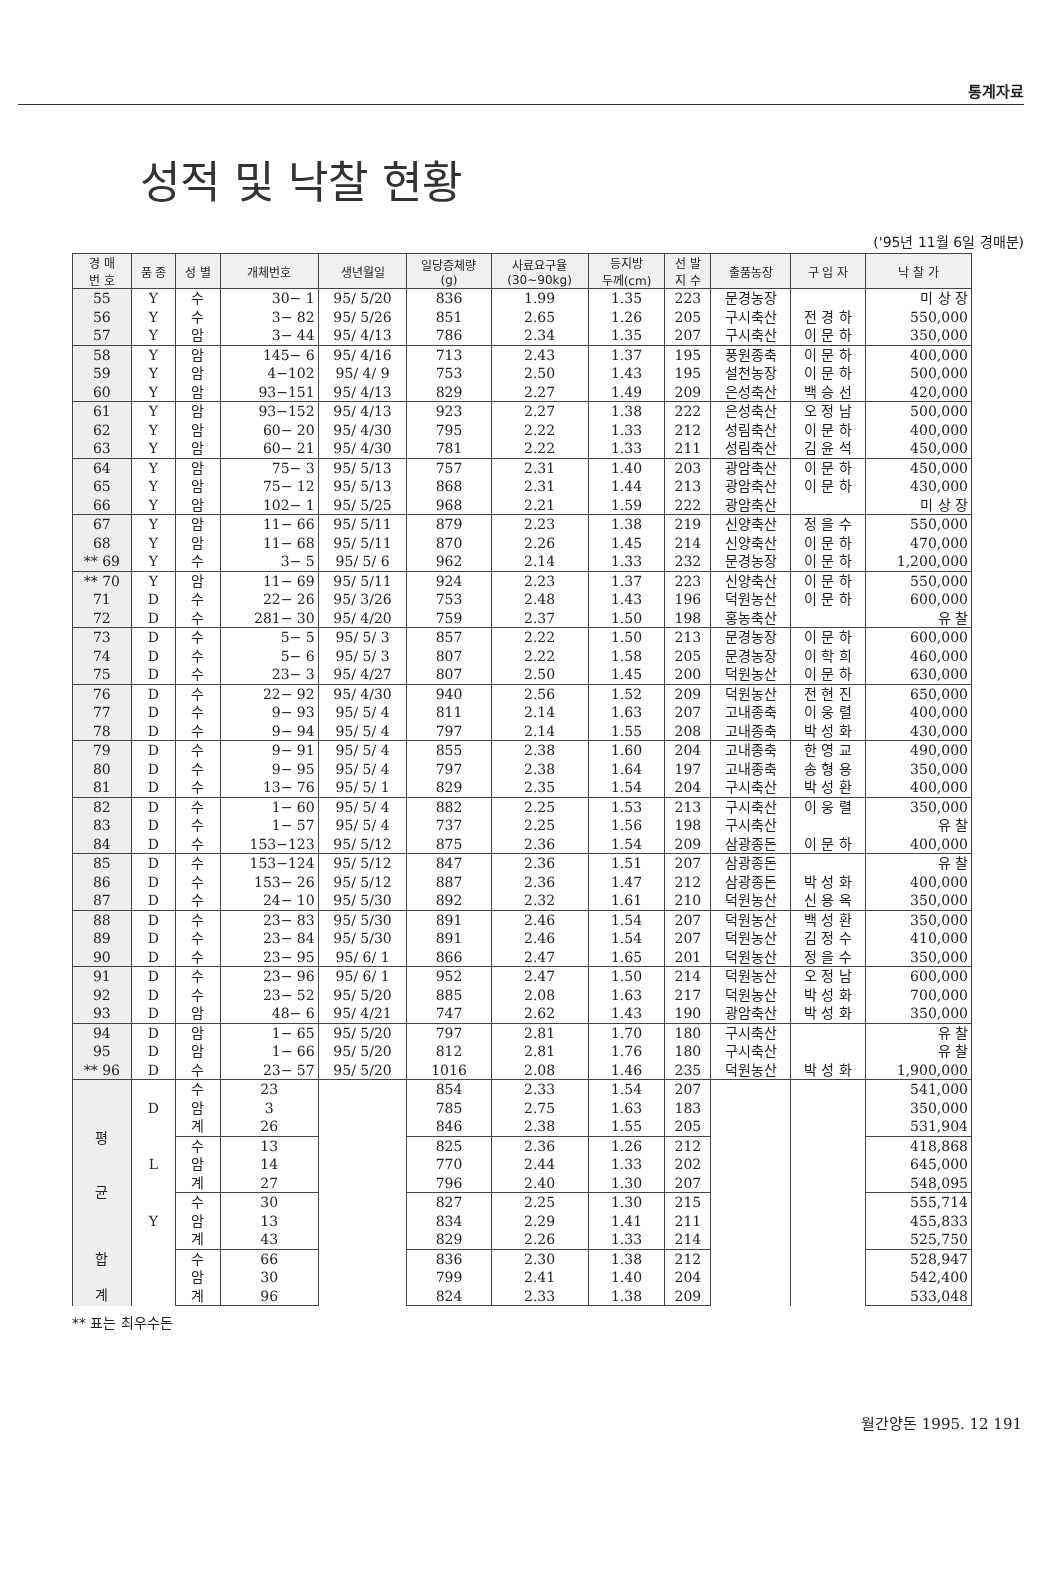통계자료
성적 및 낙찰 현황
('95년 11월 6일 경매분)
| 경 매 번 호 | 품 종 | 성 별 | 개체번호 | 생년월일 | 일당증체량 (g) | 사료요구율 (30~90kg) | 등지방 두께(cm) | 선 발 지 수 | 출품농장 | 구 입 자 | 낙 찰 가 |
| --- | --- | --- | --- | --- | --- | --- | --- | --- | --- | --- | --- |
| 55 | Y | 수 | 30− 1 | 95/ 5/20 | 836 | 1.99 | 1.35 | 223 | 문경농장 | | 미 상 장 |
| 56 | Y | 수 | 3− 82 | 95/ 5/26 | 851 | 2.65 | 1.26 | 205 | 구시축산 | 전 경 하 | 550,000 |
| 57 | Y | 암 | 3− 44 | 95/ 4/13 | 786 | 2.34 | 1.35 | 207 | 구시축산 | 이 문 하 | 350,000 |
| 58 | Y | 암 | 145− 6 | 95/ 4/16 | 713 | 2.43 | 1.37 | 195 | 풍원종축 | 이 문 하 | 400,000 |
| 59 | Y | 암 | 4−102 | 95/ 4/ 9 | 753 | 2.50 | 1.43 | 195 | 설천농장 | 이 문 하 | 500,000 |
| 60 | Y | 암 | 93−151 | 95/ 4/13 | 829 | 2.27 | 1.49 | 209 | 은성축산 | 백 승 선 | 420,000 |
| 61 | Y | 암 | 93−152 | 95/ 4/13 | 923 | 2.27 | 1.38 | 222 | 은성축산 | 오 정 남 | 500,000 |
| 62 | Y | 암 | 60− 20 | 95/ 4/30 | 795 | 2.22 | 1.33 | 212 | 성림축산 | 이 문 하 | 400,000 |
| 63 | Y | 암 | 60− 21 | 95/ 4/30 | 781 | 2.22 | 1.33 | 211 | 성림축산 | 김 윤 석 | 450,000 |
| 64 | Y | 암 | 75− 3 | 95/ 5/13 | 757 | 2.31 | 1.40 | 203 | 광암축산 | 이 문 하 | 450,000 |
| 65 | Y | 암 | 75− 12 | 95/ 5/13 | 868 | 2.31 | 1.44 | 213 | 광암축산 | 이 문 하 | 430,000 |
| 66 | Y | 암 | 102− 1 | 95/ 5/25 | 968 | 2.21 | 1.59 | 222 | 광암축산 | | 미 상 장 |
| 67 | Y | 암 | 11− 66 | 95/ 5/11 | 879 | 2.23 | 1.38 | 219 | 신양축산 | 정 을 수 | 550,000 |
| 68 | Y | 암 | 11− 68 | 95/ 5/11 | 870 | 2.26 | 1.45 | 214 | 신양축산 | 이 문 하 | 470,000 |
| ** 69 | Y | 수 | 3− 5 | 95/ 5/ 6 | 962 | 2.14 | 1.33 | 232 | 문경농장 | 이 문 하 | 1,200,000 |
| ** 70 | Y | 암 | 11− 69 | 95/ 5/11 | 924 | 2.23 | 1.37 | 223 | 신양축산 | 이 문 하 | 550,000 |
| 71 | D | 수 | 22− 26 | 95/ 3/26 | 753 | 2.48 | 1.43 | 196 | 덕원농산 | 이 문 하 | 600,000 |
| 72 | D | 수 | 281− 30 | 95/ 4/20 | 759 | 2.37 | 1.50 | 198 | 홍농축산 | | 유 찰 |
| 73 | D | 수 | 5− 5 | 95/ 5/ 3 | 857 | 2.22 | 1.50 | 213 | 문경농장 | 이 문 하 | 600,000 |
| 74 | D | 수 | 5− 6 | 95/ 5/ 3 | 807 | 2.22 | 1.58 | 205 | 문경농장 | 이 학 희 | 460,000 |
| 75 | D | 수 | 23− 3 | 95/ 4/27 | 807 | 2.50 | 1.45 | 200 | 덕원농산 | 이 문 하 | 630,000 |
| 76 | D | 수 | 22− 92 | 95/ 4/30 | 940 | 2.56 | 1.52 | 209 | 덕원농산 | 전 현 진 | 650,000 |
| 77 | D | 수 | 9− 93 | 95/ 5/ 4 | 811 | 2.14 | 1.63 | 207 | 고내종축 | 이 웅 렬 | 400,000 |
| 78 | D | 수 | 9− 94 | 95/ 5/ 4 | 797 | 2.14 | 1.55 | 208 | 고내종축 | 박 성 화 | 430,000 |
| 79 | D | 수 | 9− 91 | 95/ 5/ 4 | 855 | 2.38 | 1.60 | 204 | 고내종축 | 한 영 교 | 490,000 |
| 80 | D | 수 | 9− 95 | 95/ 5/ 4 | 797 | 2.38 | 1.64 | 197 | 고내종축 | 송 형 용 | 350,000 |
| 81 | D | 수 | 13− 76 | 95/ 5/ 1 | 829 | 2.35 | 1.54 | 204 | 구시축산 | 박 성 환 | 400,000 |
| 82 | D | 수 | 1− 60 | 95/ 5/ 4 | 882 | 2.25 | 1.53 | 213 | 구시축산 | 이 웅 렬 | 350,000 |
| 83 | D | 수 | 1− 57 | 95/ 5/ 4 | 737 | 2.25 | 1.56 | 198 | 구시축산 | | 유 찰 |
| 84 | D | 수 | 153−123 | 95/ 5/12 | 875 | 2.36 | 1.54 | 209 | 삼광종돈 | 이 문 하 | 400,000 |
| 85 | D | 수 | 153−124 | 95/ 5/12 | 847 | 2.36 | 1.51 | 207 | 삼광종돈 | | 유 찰 |
| 86 | D | 수 | 153− 26 | 95/ 5/12 | 887 | 2.36 | 1.47 | 212 | 삼광종돈 | 박 성 화 | 400,000 |
| 87 | D | 수 | 24− 10 | 95/ 5/30 | 892 | 2.32 | 1.61 | 210 | 덕원농산 | 신 용 옥 | 350,000 |
| 88 | D | 수 | 23− 83 | 95/ 5/30 | 891 | 2.46 | 1.54 | 207 | 덕원농산 | 백 성 환 | 350,000 |
| 89 | D | 수 | 23− 84 | 95/ 5/30 | 891 | 2.46 | 1.54 | 207 | 덕원농산 | 김 정 수 | 410,000 |
| 90 | D | 수 | 23− 95 | 95/ 6/ 1 | 866 | 2.47 | 1.65 | 201 | 덕원농산 | 정 을 수 | 350,000 |
| 91 | D | 수 | 23− 96 | 95/ 6/ 1 | 952 | 2.47 | 1.50 | 214 | 덕원농산 | 오 정 남 | 600,000 |
| 92 | D | 수 | 23− 52 | 95/ 5/20 | 885 | 2.08 | 1.63 | 217 | 덕원농산 | 박 성 화 | 700,000 |
| 93 | D | 암 | 48− 6 | 95/ 4/21 | 747 | 2.62 | 1.43 | 190 | 광암축산 | 박 성 화 | 350,000 |
| 94 | D | 암 | 1− 65 | 95/ 5/20 | 797 | 2.81 | 1.70 | 180 | 구시축산 | | 유 찰 |
| 95 | D | 암 | 1− 66 | 95/ 5/20 | 812 | 2.81 | 1.76 | 180 | 구시축산 | | 유 찰 |
| ** 96 | D | 수 | 23− 57 | 95/ 5/20 | 1016 | 2.08 | 1.46 | 235 | 덕원농산 | 박 성 화 | 1,900,000 |
| 평 균 | D | 수 | 23 | | 854 | 2.33 | 1.54 | 207 | | | 541,000 |
| | | 암 | 3 | | 785 | 2.75 | 1.63 | 183 | | | 350,000 |
| | | 계 | 26 | | 846 | 2.38 | 1.55 | 205 | | | 531,904 |
| | L | 수 | 13 | | 825 | 2.36 | 1.26 | 212 | | | 418,868 |
| | | 암 | 14 | | 770 | 2.44 | 1.33 | 202 | | | 645,000 |
| | | 계 | 27 | | 796 | 2.40 | 1.30 | 207 | | | 548,095 |
| | Y | 수 | 30 | | 827 | 2.25 | 1.30 | 215 | | | 555,714 |
| | | 암 | 13 | | 834 | 2.29 | 1.41 | 211 | | | 455,833 |
| | | 계 | 43 | | 829 | 2.26 | 1.33 | 214 | | | 525,750 |
| 합 계 | | 수 | 66 | | 836 | 2.30 | 1.38 | 212 | | | 528,947 |
| | | 암 | 30 | | 799 | 2.41 | 1.40 | 204 | | | 542,400 |
| | | 계 | 96 | | 824 | 2.33 | 1.38 | 209 | | | 533,048 |
** 표는 최우수돈
월간양돈 1995. 12 191